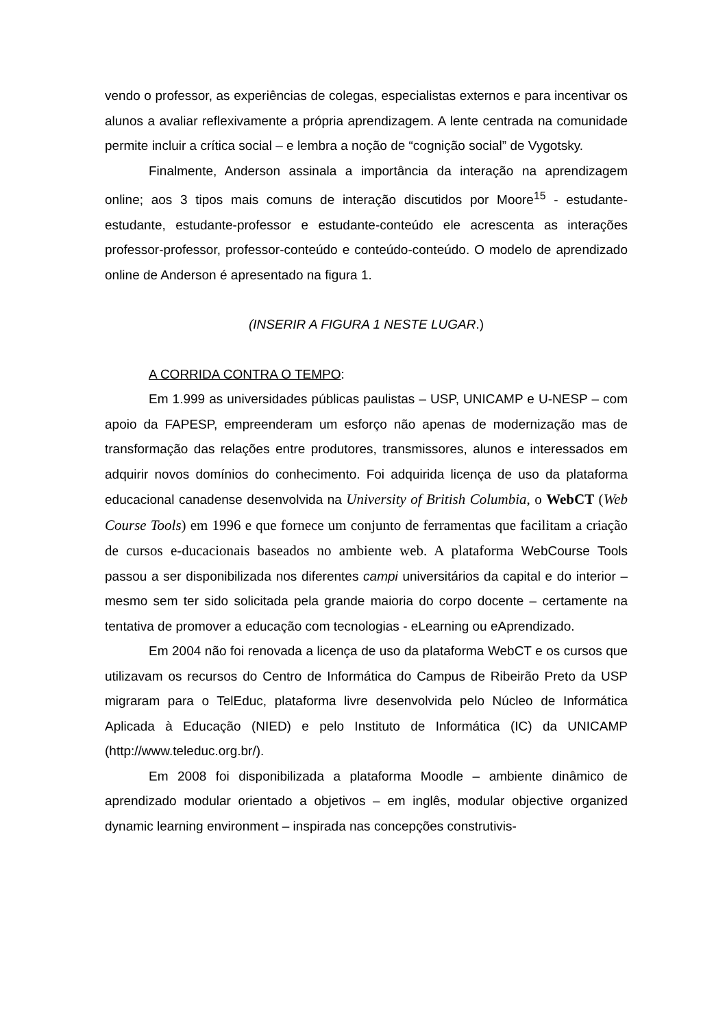vendo o professor, as experiências de colegas, especialistas externos e para incentivar os alunos a avaliar reflexivamente a própria aprendizagem. A lente centrada na comunidade permite incluir a crítica social – e lembra a noção de “cognição social” de Vygotsky.
Finalmente, Anderson assinala a importância da interação na aprendizagem online; aos 3 tipos mais comuns de interação discutidos por Moore<sup>15</sup> - estudante-estudante, estudante-professor e estudante-conteúdo ele acrescenta as interações professor-professor, professor-conteúdo e conteúdo-conteúdo. O modelo de aprendizado online de Anderson é apresentado na figura 1.
(INSERIR A FIGURA 1 NESTE LUGAR.)
A CORRIDA CONTRA O TEMPO:
Em 1.999 as universidades públicas paulistas – USP, UNICAMP e U-NESP – com apoio da FAPESP, empreenderam um esforço não apenas de modernização mas de transformação das relações entre produtores, transmissores, alunos e interessados em adquirir novos domínios do conhecimento. Foi adquirida licença de uso da plataforma educacional canadense desenvolvida na University of British Columbia, o WebCT (Web Course Tools) em 1996 e que fornece um conjunto de ferramentas que facilitam a criação de cursos e-ducacionais baseados no ambiente web. A plataforma WebCourse Tools passou a ser disponibilizada nos diferentes campi universitários da capital e do interior – mesmo sem ter sido solicitada pela grande maioria do corpo docente – certamente na tentativa de promover a educação com tecnologias - eLearning ou eAprendizado.
Em 2004 não foi renovada a licença de uso da plataforma WebCT e os cursos que utilizavam os recursos do Centro de Informática do Campus de Ribeirão Preto da USP migraram para o TelEduc, plataforma livre desenvolvida pelo Núcleo de Informática Aplicada à Educação (NIED) e pelo Instituto de Informática (IC) da UNICAMP (http://www.teleduc.org.br/).
Em 2008 foi disponibilizada a plataforma Moodle – ambiente dinâmico de aprendizado modular orientado a objetivos – em inglês, modular objective organized dynamic learning environment – inspirada nas concepções construtivis-